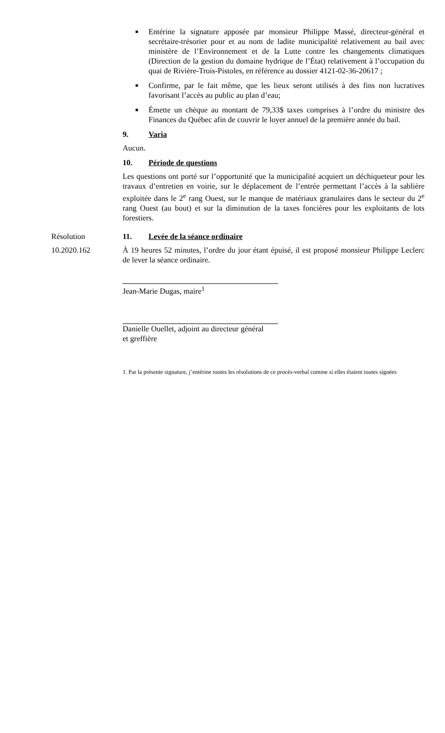■ Entérine la signature apposée par monsieur Philippe Massé, directeur-général et secrétaire-trésorier pour et au nom de ladite municipalité relativement au bail avec ministère de l’Environnement et de la Lutte contre les changements climatiques (Direction de la gestion du domaine hydrique de l’État) relativement à l’occupation du quai de Rivière-Trois-Pistoles, en référence au dossier 4121-02-36-20617 ;
■ Confirme, par le fait même, que les lieux seront utilisés à des fins non lucratives favorisant l’accès au public au plan d’eau;
■ Émette un chèque au montant de 79,33$ taxes comprises à l’ordre du ministre des Finances du Québec afin de couvrir le loyer annuel de la première année du bail.
9. Varia
Aucun.
10. Période de questions
Les questions ont porté sur l’opportunité que la municipalité acquiert un déchiqueteur pour les travaux d’entretien en voirie, sur le déplacement de l’entrée permettant l’accès à la sablière exploitée dans le 2<sup>e</sup> rang Ouest, sur le manque de matériaux granulaires dans le secteur du 2<sup>e</sup> rang Ouest (au bout) et sur la diminution de la taxes foncières pour les exploitants de lots forestiers.
Résolution 11. Levée de la séance ordinaire
10.2020.162 À 19 heures 52 minutes, l’ordre du jour étant épuisé, il est proposé monsieur Philippe Leclerc de lever la séance ordinaire.
Jean-Marie Dugas, maire<sup>1</sup>
Danielle Ouellet, adjoint au directeur général
et greffière
1. Par la présente signature, j’entérine toutes les résolutions de ce procès-verbal comme si elles étaient toutes signées